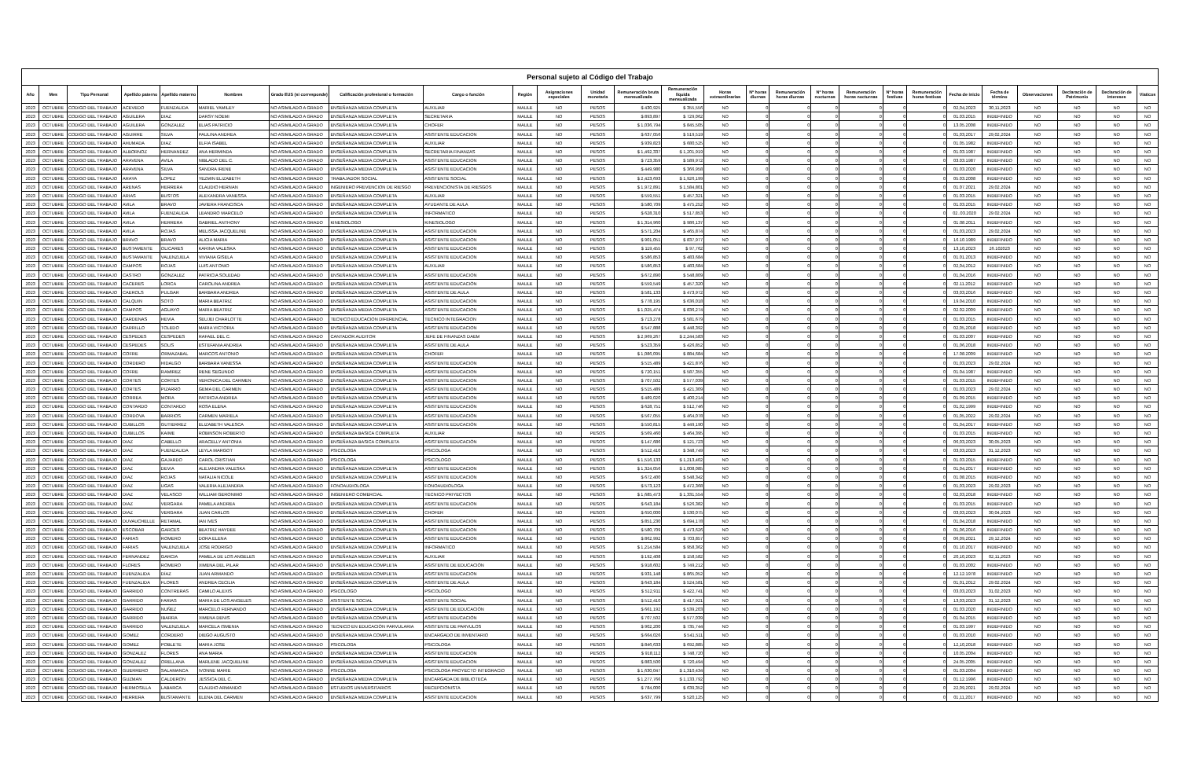| Personal sujeto al Código del Trabajo | | | | | | | | | | | | | | | | | | | | | | | | | | |
| --- | --- | --- | --- | --- | --- | --- | --- | --- | --- | --- | --- | --- | --- | --- | --- | --- | --- | --- | --- | --- | --- | --- | --- | --- | --- | --- |
| Año | Mes | Tipo Personal | Apellido paterno | Apellido materno | Nombres | Grado EUS (si corresponde) | Calificación profesional o formación | Cargo o función | Región | Asignaciones especiales | Unidad monetaria | Remuneración bruta mensualizada | Remuneración líquida mensualizada | Horas extraordinarias | Nº horas diurnas | Remuneración horas diurnas | Nº horas nocturnas | Remuneración horas nocturnas | Nº horas festivas | Remuneración horas festivas | Fecha de inicio | Fecha de término | Observaciones | Declaración de Patrimonio | Declaración de Intereses | Viaticos |
| 2023 | OCTUBRE | CODIGO DEL TRABAJO | ACEVEDO | FUENZALIDA | MARIEL YAMILEY | NO ASIMILADO A GRADO | ENSEÑANZA MEDIA COMPLETA | AUXILIAR | MAULE | NO | PESOS | $ 430,925 | $ 355,556 | NO | 0 | 0 | 0 | 0 | 0 | 0 | 02,04,2023 | 30,11,2023 | NO | NO | NO | NO |
| 2023 | OCTUBRE | CODIGO DEL TRABAJO | AGUILERA | DIAZ | DARSY NOEMI | NO ASIMILADO A GRADO | ENSEÑANZA MEDIA COMPLETA | SECRETARIA | MAULE | NO | PESOS | $ 893,897 | $ 729,062 | NO | 0 | 0 | 0 | 0 | 0 | 0 | 01.03.2015 | INDEFINIDO | NO | NO | NO | NO |
| 2023 | OCTUBRE | CODIGO DEL TRABAJO | AGUILERA | GONZALEZ | ELIAS PATRICIO | NO ASIMILADO A GRADO | ENSEÑANZA MEDIA COMPLETA | CHOFER | MAULE | NO | PESOS | $ 1,036,794 | $ 845,505 | NO | 0 | 0 | 0 | 0 | 0 | 0 | 13.05.2008 | INDEFINIDO | NO | NO | NO | NO |
| 2023 | OCTUBRE | CODIGO DEL TRABAJO | AGUIRRE | SILVA | PAULINA ANDREA | NO ASIMILADO A GRADO | ENSEÑANZA MEDIA COMPLETA | ASISTENTE EDUCACION | MAULE | NO | PESOS | $ 637,056 | $ 519,519 | NO | 0 | 0 | 0 | 0 | 0 | 0 | 01,03,2017 | 29,02,2024 | NO | NO | NO | NO |
| 2023 | OCTUBRE | CODIGO DEL TRABAJO | AHUMADA | DIAZ | ELFIA ISABEL | NO ASIMILADO A GRADO | ENSEÑANZA MEDIA COMPLETA | AUXILIAR | MAULE | NO | PESOS | $ 939,823 | $ 680,525 | NO | 0 | 0 | 0 | 0 | 0 | 0 | 01.05.1982 | INDEFINIDO | NO | NO | NO | NO |
| 2023 | OCTUBRE | CODIGO DEL TRABAJO | ALBORNOZ | HERNANDEZ | ANA HERMINDA | NO ASIMILADO A GRADO | ENSEÑANZA MEDIA COMPLETA | SECRETARIA FINANZAS | MAULE | NO | PESOS | $ 1,492,337 | $ 1,201,919 | NO | 0 | 0 | 0 | 0 | 0 | 0 | 01.03.1987 | INDEFINIDO | NO | NO | NO | NO |
| 2023 | OCTUBRE | CODIGO DEL TRABAJO | ARAVENA | AVILA | NIBLADO DEL C. | NO ASIMILADO A GRADO | ENSEÑANZA MEDIA COMPLETA | ASISTENTE EDUCACION | MAULE | NO | PESOS | $ 723,359 | $ 589,972 | NO | 0 | 0 | 0 | 0 | 0 | 0 | 03.03.1987 | INDEFINIDO | NO | NO | NO | NO |
| 2023 | OCTUBRE | CODIGO DEL TRABAJO | ARAVENA | SILVA | SANDRA IRENE | NO ASIMILADO A GRADO | ENSEÑANZA MEDIA COMPLETA | ASISTENTE EDUCACION | MAULE | NO | PESOS | $ 449,980 | $ 366,958 | NO | 0 | 0 | 0 | 0 | 0 | 0 | 01.03.2020 | INDEFINIDO | NO | NO | NO | NO |
| 2023 | OCTUBRE | CODIGO DEL TRABAJO | ARAYA | LOPEZ | YEZMIN ELIZABETH | NO ASIMILADO A GRADO | TRABAJADOR SOCIAL | ASISTENTE SOCIAL | MAULE | NO | PESOS | $ 2,423,693 | $ 1,926,199 | NO | 0 | 0 | 0 | 0 | 0 | 0 | 05.03.2008 | INDEFINIDO | NO | NO | NO | NO |
| 2023 | OCTUBRE | CODIGO DEL TRABAJO | ARENAS | HERRERA | CLAUDIO HERNAN | NO ASIMILADO A GRADO | INGENIERO PREVENCION DE RIESGO | PREVENCIONISTA DE RIESGOS | MAULE | NO | PESOS | $ 1,972,891 | $ 1,584,801 | NO | 0 | 0 | 0 | 0 | 0 | 0 | 01.07.2021 | 29,02.2024 | NO | NO | NO | NO |
| 2023 | OCTUBRE | CODIGO DEL TRABAJO | ARIAS | BUSTOS | ALEXANDRA VANESSA | NO ASIMILADO A GRADO | ENSEÑANZA MEDIA COMPLETA | AUXILIAR | MAULE | NO | PESOS | $ 559,551 | $ 457,321 | NO | 0 | 0 | 0 | 0 | 0 | 0 | 01.03.2015 | INDEFINIDO | NO | NO | NO | NO |
| 2023 | OCTUBRE | CODIGO DEL TRABAJO | AVILA | BRAVO | JAVIERA FRANCISCA | NO ASIMILADO A GRADO | ENSEÑANZA MEDIA COMPLETA | AYUDANTE DE AULA | MAULE | NO | PESOS | $ 580,709 | $ 475,252 | NO | 0 | 0 | 0 | 0 | 0 | 0 | 01.03.2015 | INDEFINIDO | NO | NO | NO | NO |
| 2023 | OCTUBRE | CODIGO DEL TRABAJO | AVILA | FUENZALIDA | LEANDRO MARCELO | NO ASIMILADO A GRADO | ENSEÑANZA MEDIA COMPLETA | INFORMATICO | MAULE | NO | PESOS | $ 628,310 | $ 517,853 | NO | 0 | 0 | 0 | 0 | 0 | 0 | 02..03.2020 | 29.02.2024 | NO | NO | NO | NO |
| 2023 | OCTUBRE | CODIGO DEL TRABAJO | AVILA | HERRERA | GABRIEL ANTHONY | NO ASIMILADO A GRADO | KINESIOLOGO | KINESIOLOGO | MAULE | NO | PESOS | $ 1,314,960 | $ 986,137 | NO | 0 | 0 | 0 | 0 | 0 | 0 | 01.08.2011 | INDEFINIDO | NO | NO | NO | NO |
| 2023 | OCTUBRE | CODIGO DEL TRABAJO | AVILA | ROJAS | MELISSA JACQUELINE | NO ASIMILADO A GRADO | ENSEÑANZA MEDIA COMPLETA | ASISTENTE EDUCACION | MAULE | NO | PESOS | $ 571,204 | $ 465,874 | NO | 0 | 0 | 0 | 0 | 0 | 0 | 01,03,2023 | 29,02,2024 | NO | NO | NO | NO |
| 2023 | OCTUBRE | CODIGO DEL TRABAJO | BRAVO | BRAVO | ALICIA MARIA | NO ASIMILADO A GRADO | ENSEÑANZA MEDIA COMPLETA | ASISTENTE EDUCACION | MAULE | NO | PESOS | $ 901,051 | $ 837,977 | NO | 0 | 0 | 0 | 0 | 0 | 0 | 16.10.1989 | INDEFINIDO | NO | NO | NO | NO |
| 2023 | OCTUBRE | CODIGO DEL TRABAJO | BUSTAMENTE | OLICARES | KARINA VALESKA | NO ASIMILADO A GRADO | ENSEÑANZA MEDIA COMPLETA | ASISTENTE EDUCACION | MAULE | NO | PESOS | $ 119,455 | $ 97,762 | NO | 0 | 0 | 0 | 0 | 0 | 0 | 13,10,2023 | 26.102023 | NO | NO | NO | NO |
| 2023 | OCTUBRE | CODIGO DEL TRABAJO | BUSTAMANTE | VALENZUELA | VIVIANA GISELA | NO ASIMILADO A GRADO | ENSEÑANZA MEDIA COMPLETA | ASISTENTE EDUCACION | MAULE | NO | PESOS | $ 586,853 | $ 483,684 | NO | 0 | 0 | 0 | 0 | 0 | 0 | 01.01.2013 | INDEFINIDO | NO | NO | NO | NO |
| 2023 | OCTUBRE | CODIGO DEL TRABAJO | CAMPOS | ROJAS | LUIS ANTONIO | NO ASIMILADO A GRADO | ENSEÑANZA MEDIA COMPLETA | AUXILIAR | MAULE | NO | PESOS | $ 586,853 | $ 483,684 | NO | 0 | 0 | 0 | 0 | 0 | 0 | 02,04,2012 | INDEFINIDO | NO | NO | NO | NO |
| 2023 | OCTUBRE | CODIGO DEL TRABAJO | CASTRO | GONZALEZ | PATRICIA SOLEDAD | NO ASIMILADO A GRADO | ENSEÑANZA MEDIA COMPLETA | ASISTENTE EDUCACION | MAULE | NO | PESOS | $ 672,890 | $ 548,809 | NO | 0 | 0 | 0 | 0 | 0 | 0 | 01,04,2016 | INDEFINIDO | NO | NO | NO | NO |
| 2023 | OCTUBRE | CODIGO DEL TRABAJO | CACERES | LORCA | CAROLINA ANDREA | NO ASIMILADO A GRADO | ENSEÑANZA MEDIA COMPLETA | ASISTENTE EDUCACIÓN | MAULE | NO | PESOS | $ 559,549 | $ 457,320 | NO | 0 | 0 | 0 | 0 | 0 | 0 | 02.11.2012 | INDEFINIDO | NO | NO | NO | NO |
| 2023 | OCTUBRE | CODIGO DEL TRABAJO | CAEROLS | PULGAR | BARBARA ANDREA | NO ASIMILADO A GRADO | ENSEÑANZA MEDIA COMPLETA | ASISTENTE DE AULA | MAULE | NO | PESOS | $ 581,133 | $ 473,972 | NO | 0 | 0 | 0 | 0 | 0 | 0 | 03,03,2016 | INDEFINIDO | NO | NO | NO | NO |
| 2023 | OCTUBRE | CODIGO DEL TRABAJO | CALQUIN | SOTO | MARIA BEATRIZ | NO ASIMILADO A GRADO | ENSEÑANZA MEDIA COMPLETA | ASISTENTE EDUCACION | MAULE | NO | PESOS | $ 778,195 | $ 636,018 | NO | 0 | 0 | 0 | 0 | 0 | 0 | 19.04.2010 | INDEFINIDO | NO | NO | NO | NO |
| 2023 | OCTUBRE | CODIGO DEL TRABAJO | CAMPOS | AGUAYO | MARIA BEATRIZ | NO ASIMILADO A GRADO | ENSEÑANZA MEDIA COMPLETA | ASISTENTE EDUCACION | MAULE | NO | PESOS | $ 1,025,474 | $ 836,274 | NO | 0 | 0 | 0 | 0 | 0 | 0 | 02.02.2009 | INDEFINIDO | NO | NO | NO | NO |
| 2023 | OCTUBRE | CODIGO DEL TRABAJO | CARDENAS | HEVIA | SEUJEI CHARLOTTE | NO ASIMILADO A GRADO | TECNICO EDUCACION DIFERENCIAL | TECNICO INTEGRACION | MAULE | NO | PESOS | $ 713,278 | $ 581,679 | NO | 0 | 0 | 0 | 0 | 0 | 0 | 01.03.2015 | INDEFINIDO | NO | NO | NO | NO |
| 2023 | OCTUBRE | CODIGO DEL TRABAJO | CARRILLO | TOLEDO | MARIA VICTORIA | NO ASIMILADO A GRADO | ENSEÑANZA MEDIA COMPLETA | ASISTENTE EDUCACION | MAULE | NO | PESOS | $ 547,888 | $ 448,392 | NO | 0 | 0 | 0 | 0 | 0 | 0 | 02,05,2018 | INDEFINIDO | NO | NO | NO | NO |
| 2023 | OCTUBRE | CODIGO DEL TRABAJO | CESPEDES | CESPEDES | RAFAEL DEL C. | NO ASIMILADO A GRADO | CANTADOR AUDITOR | JEFE DE FINANZAS DAEM | MAULE | NO | PESOS | $ 2,969,267 | $ 2,244,583 | NO | 0 | 0 | 0 | 0 | 0 | 0 | 01.03.2007 | INDEFINIDO | NO | NO | NO | NO |
| 2023 | OCTUBRE | CODIGO DEL TRABAJO | CESPEDES | SOLIS | ESTEFANIA ANDREA | NO ASIMILADO A GRADO | ENSEÑANZA MEDIA COMPLETA | ASISTENTE DE AULA | MAULE | NO | PESOS | $ 523,359 | $ 426,852 | NO | 0 | 0 | 0 | 0 | 0 | 0 | 01,06,2018 | INDEFINIDO | NO | NO | NO | NO |
| 2023 | OCTUBRE | CODIGO DEL TRABAJO | COFRE | ORMAZABAL | MARCOS ANTONIO | NO ASIMILADO A GRADO | ENSEÑANZA MEDIA COMPLETA | CHOFER | MAULE | NO | PESOS | $ 1,086,095 | $ 884,684 | NO | 0 | 0 | 0 | 0 | 0 | 0 | 17.08.2009 | INDEFINIDO | NO | NO | NO | NO |
| 2023 | OCTUBRE | CODIGO DEL TRABAJO | CORDERO | HIDALGO | BARBARA VANESSA | NO ASIMILADO A GRADO | ENSEÑANZA MEDIA COMPLETA | ASISTENTE EDUCACION | MAULE | NO | PESOS | $ 515,489 | $ 421,876 | NO | 0 | 0 | 0 | 0 | 0 | 0 | 01,03,2023 | 29,02,2024 | NO | NO | NO | NO |
| 2023 | OCTUBRE | CODIGO DEL TRABAJO | COFRE | RAMIREZ | RENE SEGUNDO | NO ASIMILADO A GRADO | ENSEÑANZA MEDIA COMPLETA | ASISTENTE EDUCACION | MAULE | NO | PESOS | $ 720,151 | $ 587,355 | NO | 0 | 0 | 0 | 0 | 0 | 0 | 01.04.1987 | INDEFINIDO | NO | NO | NO | NO |
| 2023 | OCTUBRE | CODIGO DEL TRABAJO | CORTES | CORTES | VERONICA DEL CARMEN | NO ASIMILADO A GRADO | ENSEÑANZA MEDIA COMPLETA | ASISTENTE EDUCACION | MAULE | NO | PESOS | $ 707,502 | $ 577,039 | NO | 0 | 0 | 0 | 0 | 0 | 0 | 01.03.2015 | INDEFINIDO | NO | NO | NO | NO |
| 2023 | OCTUBRE | CODIGO DEL TRABAJO | CORTES | PIZARRO | GEMA DEL CARMEN | NO ASIMILADO A GRADO | ENSEÑANZA MEDIA COMPLETA | ASISTENTE EDUCACION | MAULE | NO | PESOS | $ 515,489 | $ 421,309 | NO | 0 | 0 | 0 | 0 | 0 | 0 | 01,03,2023 | 29,02,2024 | NO | NO | NO | NO |
| 2023 | OCTUBRE | CODIGO DEL TRABAJO | CORREA | MORA | PATRICIA ANDREA | NO ASIMILADO A GRADO | ENSEÑANZA MEDIA COMPLETA | ASISTENTE EDUCACION | MAULE | NO | PESOS | $ 489,020 | $ 400,214 | NO | 0 | 0 | 0 | 0 | 0 | 0 | 01.09.2015 | INDEFINIDO | NO | NO | NO | NO |
| 2023 | OCTUBRE | CODIGO DEL TRABAJO | CONTARDO | CONTARDO | ROSA ELENA | NO ASIMILADO A GRADO | ENSEÑANZA MEDIA COMPLETA | ASISTENTE EDUCACIÓN | MAULE | NO | PESOS | $ 628,751 | $ 512,746 | NO | 0 | 0 | 0 | 0 | 0 | 0 | 01,02,1999 | INDEFINIDO | NO | NO | NO | NO |
| 2023 | OCTUBRE | CODIGO DEL TRABAJO | CORDOVA | BARRIOS | CARMEN MARIELA | NO ASIMILADO A GRADO | ENSEÑANZA MEDIA COMPLETA | ASISTENTE EDUCACIÓN | MAULE | NO | PESOS | $ 567,055 | $ 464,078 | NO | 0 | 0 | 0 | 0 | 0 | 0 | 01,05,2022 | 29,02,2024 | NO | NO | NO | NO |
| 2023 | OCTUBRE | CODIGO DEL TRABAJO | CUBILLOS | GUTIERREZ | ELIZABETH VALESCA | NO ASIMILADO A GRADO | ENSEÑANZA MEDIA COMPLETA | ASISTENTE EDUCACIÓN | MAULE | NO | PESOS | $ 550,815 | $ 449,190 | NO | 0 | 0 | 0 | 0 | 0 | 0 | 01,04,2017 | INDEFINIDO | NO | NO | NO | NO |
| 2023 | OCTUBRE | CODIGO DEL TRABAJO | CUBILLOS | KAIME | ROBINSON ROBERTO | NO ASIMILADO A GRADO | ENSEÑANZA BASICA COMPLETA | AUXILIAR | MAULE | NO | PESOS | $ 569,460 | $ 464,395 | NO | 0 | 0 | 0 | 0 | 0 | 0 | 01.03.2015 | INDEFINIDO | NO | NO | NO | NO |
| 2023 | OCTUBRE | CODIGO DEL TRABAJO | DIAZ | CABELLO | ARACELLY ANTONIA | NO ASIMILADO A GRADO | ENSEÑANZA BASICA COMPLETA | ASISTENTE EDUCACIÓN | MAULE | NO | PESOS | $ 147,686 | $ 121,723 | NO | 0 | 0 | 0 | 0 | 0 | 0 | 06,03,2023 | 30,05,2023 | NO | NO | NO | NO |
| 2023 | OCTUBRE | CODIGO DEL TRABAJO | DIAZ | FUENZALIDA | LEYLA MARGOT | NO ASIMILADO A GRADO | PSICOLOGA | PSICOLOGA | MAULE | NO | PESOS | $ 512,410 | $ 348,749 | NO | 0 | 0 | 0 | 0 | 0 | 0 | 03,03,2023 | 31,12,2023 | NO | NO | NO | NO |
| 2023 | OCTUBRE | CODIGO DEL TRABAJO | DIAZ | GAJARDO | CAROL CRISTIAN | NO ASIMILADO A GRADO | PSICOLOGA | PSICOLOGO | MAULE | NO | PESOS | $ 1,516,133 | $ 1,213,402 | NO | 0 | 0 | 0 | 0 | 0 | 0 | 01.03.2015 | INDEFINIDO | NO | NO | NO | NO |
| 2023 | OCTUBRE | CODIGO DEL TRABAJO | DIAZ | DEVIA | ALEJANDRA VALESKA | NO ASIMILADO A GRADO | ENSEÑANZA MEDIA COMPLETA | ASISTENTE EDUCACION | MAULE | NO | PESOS | $ 1,324,056 | $ 1,008,085 | NO | 0 | 0 | 0 | 0 | 0 | 0 | 01,04,2017 | INDEFINIDO | NO | NO | NO | NO |
| 2023 | OCTUBRE | CODIGO DEL TRABAJO | DIAZ | ROJAS | NATALIA NICOLE | NO ASIMILADO A GRADO | ENSEÑANZA MEDIA COMPLETA | ASISTENTE EDUCACION | MAULE | NO | PESOS | $ 672,400 | $ 548,342 | NO | 0 | 0 | 0 | 0 | 0 | 0 | 01.08.2015 | INDEFINIDO | NO | NO | NO | NO |
| 2023 | OCTUBRE | CODIGO DEL TRABAJO | DIAZ | UGAS | VALERIA ALEJANDRA | NO ASIMILADO A GRADO | FONOAUDIOLOGA | FONOAUDIOLOGA | MAULE | NO | PESOS | $ 573,123 | $ 472,368 | NO | 0 | 0 | 0 | 0 | 0 | 0 | 01,03,2023 | 29,02,2023 | NO | NO | NO | NO |
| 2023 | OCTUBRE | CODIGO DEL TRABAJO | DIAZ | VELASCO | WILLIAM GERONIMO | NO ASIMILADO A GRADO | INGENIERO COMERCIAL | TECNICO PRIYECTOS | MAULE | NO | PESOS | $ 1,685,473 | $ 1,331,554 | NO | 0 | 0 | 0 | 0 | 0 | 0 | 02,03,2018 | INDEFINIDO | NO | NO | NO | NO |
| 2023 | OCTUBRE | CODIGO DEL TRABAJO | DIAZ | VERGARA | PAMELA ANDREA | NO ASIMILADO A GRADO | ENSEÑANZA MEDIA COMPLETA | ASISTENTE EDUCACION | MAULE | NO | PESOS | $ 643,184 | $ 526,382 | NO | 0 | 0 | 0 | 0 | 0 | 0 | 01.03.2015 | INDEFINIDO | NO | NO | NO | NO |
| 2023 | OCTUBRE | CODIGO DEL TRABAJO | DIAZ | VERGARA | JUAN CARLOS | NO ASIMILADO A GRADO | ENSEÑANZA MEDIA COMPLETA | CHOFER | MAULE | NO | PESOS | $ 650,000 | $ 530,075 | NO | 0 | 0 | 0 | 0 | 0 | 0 | 03,03,2023 | 30,04,2023 | NO | NO | NO | NO |
| 2023 | OCTUBRE | CODIGO DEL TRABAJO | DUVAUCHELLE | RETAMAL | IAN IVES | NO ASIMILADO A GRADO | ENSEÑANZA MEDIA COMPLETA | ASISTENTE EDUCACION | MAULE | NO | PESOS | $ 851,230 | $ 694,178 | NO | 0 | 0 | 0 | 0 | 0 | 0 | 01,04,2018 | INDEFINIDO | NO | NO | NO | NO |
| 2023 | OCTUBRE | CODIGO DEL TRABAJO | ESCOBAR | GARCES | BEATRIZ HAYDEE | NO ASIMILADO A GRADO | ENSEÑANZA MEDIA COMPLETA | ASISTENTE EDUCACION | MAULE | NO | PESOS | $ 580,709 | $ 473,626 | NO | 0 | 0 | 0 | 0 | 0 | 0 | 01,06,2016 | INDEFINIDO | NO | NO | NO | NO |
| 2023 | OCTUBRE | CODIGO DEL TRABAJO | FARIAS | ROMERO | DORA ELENA | NO ASIMILADO A GRADO | ENSEÑANZA MEDIA COMPLETA | ASISTENTE EDUCACION | MAULE | NO | PESOS | $ 862,992 | $ 703,857 | NO | 0 | 0 | 0 | 0 | 0 | 0 | 06,09,2021 | 29,12,2024 | NO | NO | NO | NO |
| 2023 | OCTUBRE | CODIGO DEL TRABAJO | FARIAS | VALENZUELA | JOSE RODRIGO | NO ASIMILADO A GRADO | ENSEÑANZA MEDIA COMPLETA | INFORMATICO | MAULE | NO | PESOS | $ 1,214,584 | $ 958,362 | NO | 0 | 0 | 0 | 0 | 0 | 0 | 01.10.2017 | INDEFINIDO | NO | NO | NO | NO |
| 2023 | OCTUBRE | CODIGO DEL TRABAJO | FERNANDEZ | GARCIA | PAMELA DE LOS ANGELES | NO ASIMILADO A GRADO | ENSEÑANZA MEDIA COMPLETA | AUXILIAR | MAULE | NO | PESOS | $ 192,408 | $ 158,582 | NO | 0 | 0 | 0 | 0 | 0 | 0 | 20,10,2023 | 02,11,2023 | NO | NO | NO | NO |
| 2023 | OCTUBRE | CODIGO DEL TRABAJO | FLORES | ROMERO | XIMENA DEL PILAR | NO ASIMILADO A GRADO | ENSEÑANZA MEDIA COMPLETA | ASISTENTE DE EDUCACIÓN | MAULE | NO | PESOS | $ 918,602 | $ 749,212 | NO | 0 | 0 | 0 | 0 | 0 | 0 | 01.03.2002 | INDEFINIDO | NO | NO | NO | NO |
| 2023 | OCTUBRE | CODIGO DEL TRABAJO | FUENZALIDA | DÍAZ | JUAN ARMANDO | NO ASIMILADO A GRADO | ENSEÑANZA MEDIA COMPLETA | ASISTENTE EDUCACION | MAULE | NO | PESOS | $ 931,148 | $ 865,052 | NO | 0 | 0 | 0 | 0 | 0 | 0 | 12.12.1978 | INDEFINIDO | NO | NO | NO | NO |
| 2023 | OCTUBRE | CODIGO DEL TRABAJO | FUENZALIDA | FLORES | ANDREA CECILIA | NO ASIMILADO A GRADO | ENSEÑANZA MEDIA COMPLETA | ASISTENTE DE AULA | MAULE | NO | PESOS | $ 643,184 | $ 524,581 | NO | 0 | 0 | 0 | 0 | 0 | 0 | 01,01,2012 | 29.02.2024 | NO | NO | NO | NO |
| 2023 | OCTUBRE | CODIGO DEL TRABAJO | GARRIDO | CONTRERAS | CAMILO ALEXIS | NO ASIMILADO A GRADO | PSICOLOGO | PSICOLOGO | MAULE | NO | PESOS | $ 512,911 | $ 422,741 | NO | 0 | 0 | 0 | 0 | 0 | 0 | 03,03,2023 | 31,02,2023 | NO | NO | NO | NO |
| 2023 | OCTUBRE | CODIGO DEL TRABAJO | GARRIDO | FARIAS | MARIA DE LOS ANGELES | NO ASIMILADO A GRADO | ASISTENTE SOCIAL | ASISTENTE SOCIAL | MAULE | NO | PESOS | $ 512,410 | $ 417,921 | NO | 0 | 0 | 0 | 0 | 0 | 0 | 13,03,2023 | 31,12,2023 | NO | NO | NO | NO |
| 2023 | OCTUBRE | CODIGO DEL TRABAJO | GARRIDO | NUÑEZ | MARCELO FERNANDO | NO ASIMILADO A GRADO | ENSEÑANZA MEDIA COMPLETA | ASISTENTE DE EDUCACIÓN | MAULE | NO | PESOS | $ 661,192 | $ 539,203 | NO | 0 | 0 | 0 | 0 | 0 | 0 | 01.03.2020 | INDEFINIDO | NO | NO | NO | NO |
| 2023 | OCTUBRE | CODIGO DEL TRABAJO | GARRIDO | IBARRA | XIMENA DENIS | NO ASIMILADO A GRADO | ENSEÑANZA MEDIA COMPLETA | ASISTENTE EDUCACIÓN | MAULE | NO | PESOS | $ 707,502 | $ 577,039 | NO | 0 | 0 | 0 | 0 | 0 | 0 | 01.04.2015 | INDEFINIDO | NO | NO | NO | NO |
| 2023 | OCTUBRE | CODIGO DEL TRABAJO | GARRIDO | VALENZUELA | MARCELA ISMENIA | NO ASIMILADO A GRADO | TECNICO EN EDUCACIÓN PARVULARIA | ASISTENTE DE PARVULOS | MAULE | NO | PESOS | $ 902,200 | $ 735,744 | NO | 0 | 0 | 0 | 0 | 0 | 0 | 01.03.1997 | INDEFINIDO | NO | NO | NO | NO |
| 2023 | OCTUBRE | CODIGO DEL TRABAJO | GOMEZ | CORDERO | DIEGO AUGUSTO | NO ASIMILADO A GRADO | ENSEÑANZA MEDIA COMPLETA | ENCARGADO DE INVENTARIO | MAULE | NO | PESOS | $ 664,026 | $ 541,511 | NO | 0 | 0 | 0 | 0 | 0 | 0 | 01.03.2010 | INDEFINIDO | NO | NO | NO | NO |
| 2023 | OCTUBRE | CODIGO DEL TRABAJO | GOMEZ | POBLETE | MARIA JOSE | NO ASIMILADO A GRADO | PSICOLOGA | PSICOLOGA | MAULE | NO | PESOS | $ 846,633 | $ 692,885 | NO | 0 | 0 | 0 | 0 | 0 | 0 | 12,10,2018 | INDEFINIDO | NO | NO | NO | NO |
| 2023 | OCTUBRE | CODIGO DEL TRABAJO | GONZALEZ | FLORES | ANA MARIA | NO ASIMILADO A GRADO | ENSEÑANZA MEDIA COMPLETA | ASISTENTE EDUCACION | MAULE | NO | PESOS | $ 918,112 | $ 748,720 | NO | 0 | 0 | 0 | 0 | 0 | 0 | 10.05.2004 | INDEFINIDO | NO | NO | NO | NO |
| 2023 | OCTUBRE | CODIGO DEL TRABAJO | GONZALEZ | ORELLANA | MARLENE JACQUELINE | NO ASIMILADO A GRADO | ENSEÑANZA MEDIA COMPLETA | ASISTENTE EDUCACION | MAULE | NO | PESOS | $ 883,500 | $ 720,494 | NO | 0 | 0 | 0 | 0 | 0 | 0 | 24.05.2005 | INDEFINIDO | NO | NO | NO | NO |
| 2023 | OCTUBRE | CODIGO DEL TRABAJO | GUERRERO | SALAMANCA | IVONNE MARIE | NO ASIMILADO A GRADO | PSICOLOGA | PSICOLOGA PROYECTO INTEGRACIO | MAULE | NO | PESOS | $ 1,630,047 | $ 1,310,434 | NO | 0 | 0 | 0 | 0 | 0 | 0 | 01.03.2004 | INDEFINIDO | NO | NO | NO | NO |
| 2023 | OCTUBRE | CODIGO DEL TRABAJO | GUZMAN | CALDERON | JESSICA DEL C. | NO ASIMILADO A GRADO | ENSEÑANZA MEDIA COMPLETA | ENCARGADA DE BIBLIOTECA | MAULE | NO | PESOS | $ 1,277,766 | $ 1,133,792 | NO | 0 | 0 | 0 | 0 | 0 | 0 | 01.12.1996 | INDEFINIDO | NO | NO | NO | NO |
| 2023 | OCTUBRE | CODIGO DEL TRABAJO | HERMOSILLA | LABARCA | CLAUDIO ARMANDO | NO ASIMILADO A GRADO | ESTUDIOS UNIVERSITARIOS | RECEPCIONISTA | MAULE | NO | PESOS | $ 784,000 | $ 639,352 | NO | 0 | 0 | 0 | 0 | 0 | 0 | 22,09,2021 | 29,02,2024 | NO | NO | NO | NO |
| 2023 | OCTUBRE | CODIGO DEL TRABAJO | HERRERA | BUSTAMANTE | ELENA DEL CARMEN | NO ASIMILADO A GRADO | ENSEÑANZA MEDIA COMPLETA | ASISTENTE EDUCACION | MAULE | NO | PESOS | $ 637,799 | $ 520,125 | NO | 0 | 0 | 0 | 0 | 0 | 0 | 01,11,2017 | INDEFINIDO | NO | NO | NO | NO |